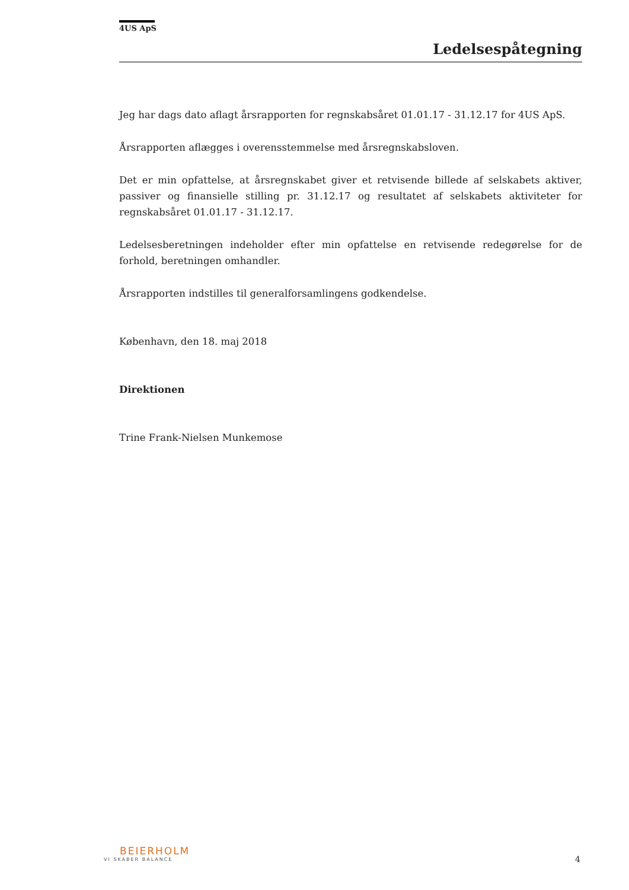4US ApS
Ledelsespåtegning
Jeg har dags dato aflagt årsrapporten for regnskabsåret 01.01.17 - 31.12.17 for 4US ApS.
Årsrapporten aflægges i overensstemmelse med årsregnskabsloven.
Det er min opfattelse, at årsregnskabet giver et retvisende billede af selskabets aktiver, passiver og finansielle stilling pr. 31.12.17 og resultatet af selskabets aktiviteter for regnskabsåret 01.01.17 - 31.12.17.
Ledelsesberetningen indeholder efter min opfattelse en retvisende redegørelse for de forhold, beretningen omhandler.
Årsrapporten indstilles til generalforsamlingens godkendelse.
København, den 18. maj 2018
Direktionen
Trine Frank-Nielsen Munkemose
BEIERHOLM
VI SKABER BALANCE
4